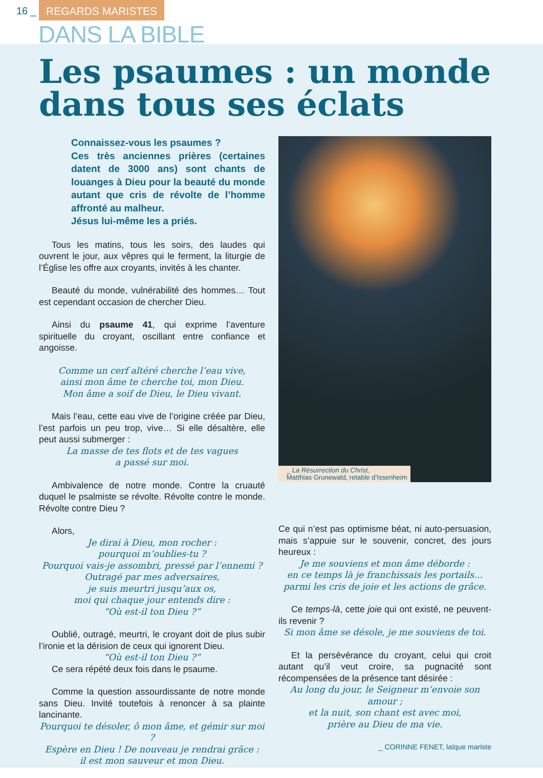16 _ REGARDS MARISTES
DANS LA BIBLE
Les psaumes : un monde dans tous ses éclats
Connaissez-vous les psaumes ?
Ces très anciennes prières (certaines datent de 3000 ans) sont chants de louanges à Dieu pour la beauté du monde autant que cris de révolte de l’homme affronté au malheur.
Jésus lui-même les a priés.
Tous les matins, tous les soirs, des laudes qui ouvrent le jour, aux vêpres qui le ferment, la liturgie de l’Église les offre aux croyants, invités à les chanter.
Beauté du monde, vulnérabilité des hommes… Tout est cependant occasion de chercher Dieu.
Ainsi du psaume 41, qui exprime l’aventure spirituelle du croyant, oscillant entre confiance et angoisse.
Comme un cerf altéré cherche l’eau vive,
ainsi mon âme te cherche toi, mon Dieu.
Mon âme a soif de Dieu, le Dieu vivant.
Mais l’eau, cette eau vive de l’origine créée par Dieu, l’est parfois un peu trop, vive… Si elle désaltère, elle peut aussi submerger :
La masse de tes flots et de tes vagues
a passé sur moi.
Ambivalence de notre monde. Contre la cruauté duquel le psalmiste se révolte. Révolte contre le monde. Révolte contre Dieu ?
Alors,
Je dirai à Dieu, mon rocher :
pourquoi m’oublies-tu ?
Pourquoi vais-je assombri, pressé par l’ennemi ?
Outragé par mes adversaires,
je suis meurtri jusqu’aux os,
moi qui chaque jour entends dire :
“Où est-il ton Dieu ?”
Oublié, outragé, meurtri, le croyant doit de plus subir l’ironie et la dérision de ceux qui ignorent Dieu.
“Où est-il ton Dieu ?”
Ce sera répété deux fois dans le psaume.
Comme la question assourdissante de notre monde sans Dieu. Invité toutefois à renoncer à sa plainte lancinante.
Pourquoi te désoler, ô mon âme, et gémir sur moi ?
Espère en Dieu ! De nouveau je rendrai grâce :
il est mon sauveur et mon Dieu.
_ La Résurrection du Christ,
Matthias Grunewald, retable d’Issenheim
Ce qui n’est pas optimisme béat, ni auto-persuasion, mais s’appuie sur le souvenir, concret, des jours heureux :
Je me souviens et mon âme déborde :
en ce temps là je franchissais les portails…
parmi les cris de joie et les actions de grâce.
Ce temps-là, cette joie qui ont existé, ne peuvent-ils revenir ?
Si mon âme se désole, je me souviens de toi.
Et la persévérance du croyant, celui qui croit autant qu’il veut croire, sa pugnacité sont récompensées de la présence tant désirée :
Au long du jour, le Seigneur m’envoie son amour ;
et la nuit, son chant est avec moi,
prière au Dieu de ma vie.
_ CORINNE FENET, laïque mariste